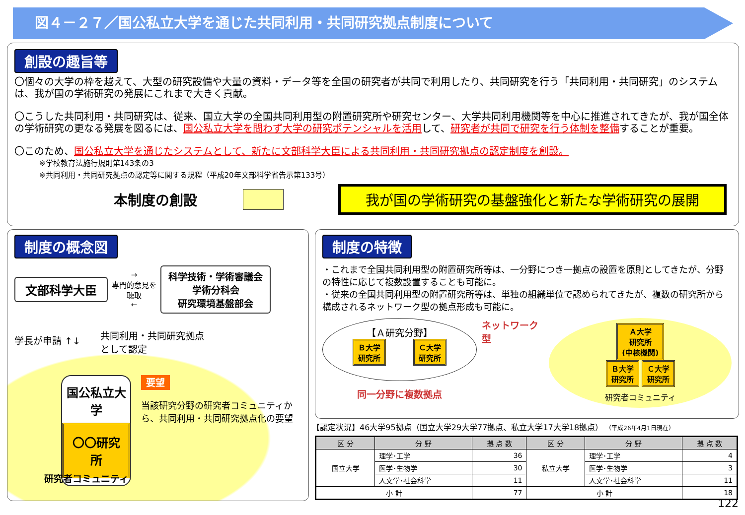図４－２７／国公私立大学を通じた共同利用・共同研究拠点制度について
創設の趣旨等
〇個々の大学の枠を越えて、大型の研究設備や大量の資料・データ等を全国の研究者が共同で利用したり、共同研究を行う「共同利用・共同研究」のシステムは、我が国の学術研究の発展にこれまで大きく貢献。
〇こうした共同利用・共同研究は、従来、国立大学の全国共同利用型の附置研究所や研究センター、大学共同利用機関等を中心に推進されてきたが、我が国全体の学術研究の更なる発展を図るには、国公私立大学を問わず大学の研究ポテンシャルを活用して、研究者が共同で研究を行う体制を整備することが重要。
〇このため、国公私立大学を通じたシステムとして、新たに文部科学大臣による共同利用・共同研究拠点の認定制度を創設。
※学校教育法施行規則第143条の3
※共同利用・共同研究拠点の認定等に関する規程（平成20年文部科学省告示第133号）
本制度の創設
我が国の学術研究の基盤強化と新たな学術研究の展開
制度の概念図
文部科学大臣
→
専門的意見を
聴取
←
科学技術・学術審議会
学術分科会
研究環境基盤部会
学長が申請 ↑↓
共同利用・共同研究拠点
として認定
国公私立大学
〇〇研究所
要望
当該研究分野の研究者コミュニティから、共同利用・共同研究拠点化の要望
研究者コミュニティ
制度の特徴
・これまで全国共同利用型の附置研究所等は、一分野につき一拠点の設置を原則としてきたが、分野の特性に応じて複数設置することも可能に。
・従来の全国共同利用型の附置研究所等は、単独の組織単位で認められてきたが、複数の研究所から構成されるネットワーク型の拠点形成も可能に。
【Ａ研究分野】
Ｂ大学
研究所
Ｃ大学
研究所
同一分野に複数拠点
ネットワーク型
Ａ大学
研究所
(中核機関)
Ｂ大学
研究所
Ｃ大学
研究所
研究者コミュニティ
【認定状況】46大学95拠点（国立大学29大学77拠点、私立大学17大学18拠点） （平成26年4月1日現在）
| 区 分 | 分 野 | 拠 点 数 | 区 分 | 分 野 | 拠 点 数 |
| --- | --- | --- | --- | --- | --- |
| 国立大学 | 理学･工学 | 36 | 私立大学 | 理学･工学 | 4 |
| | 医学･生物学 | 30 | | 医学･生物学 | 3 |
| | 人文学･社会科学 | 11 | | 人文学･社会科学 | 11 |
| 小 計 | | 77 | 小 計 | | 18 |
122